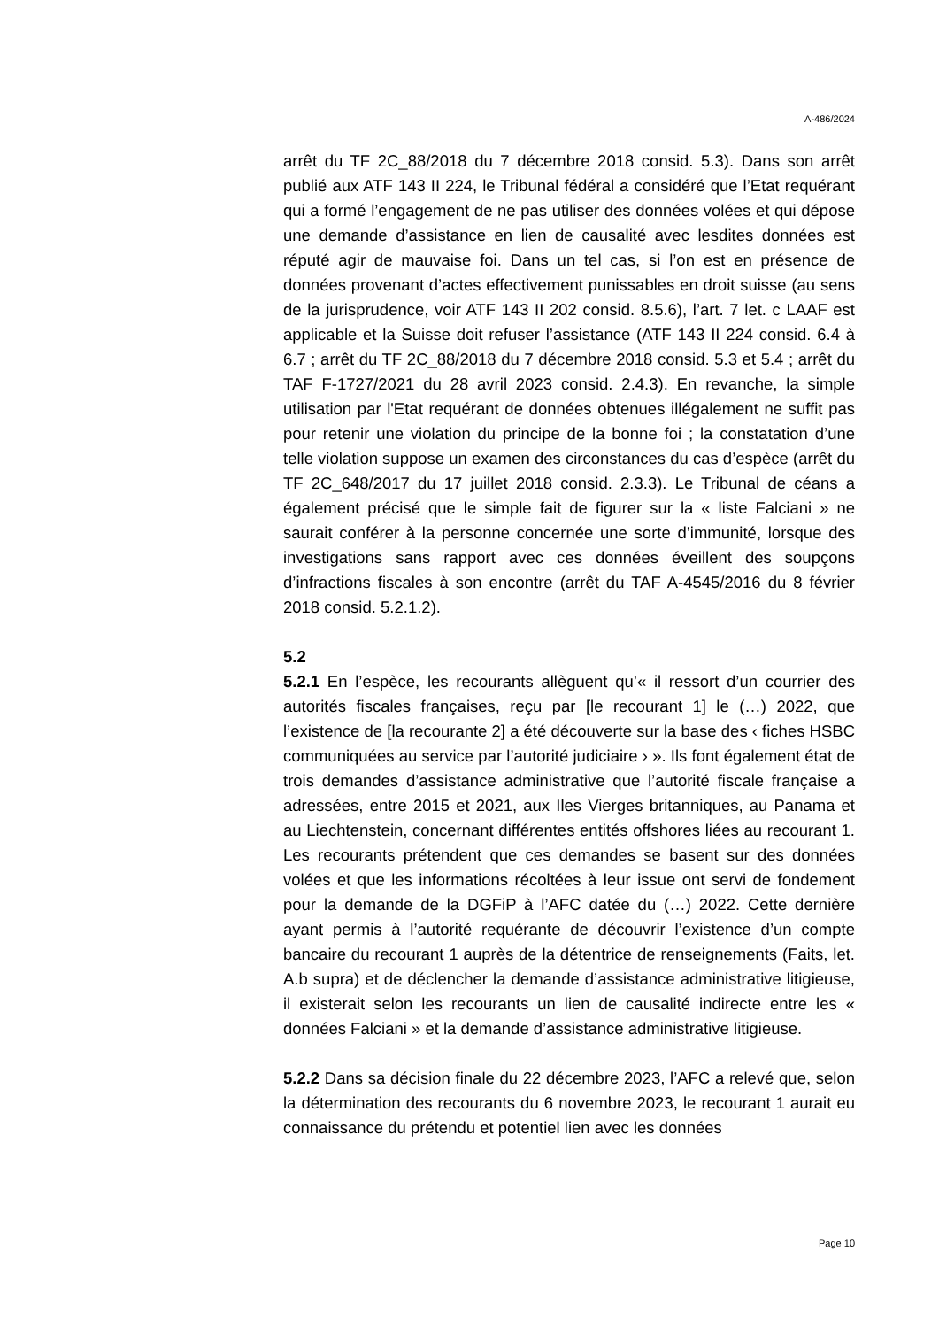A-486/2024
arrêt du TF 2C_88/2018 du 7 décembre 2018 consid. 5.3). Dans son arrêt publié aux ATF 143 II 224, le Tribunal fédéral a considéré que l’Etat requérant qui a formé l’engagement de ne pas utiliser des données volées et qui dépose une demande d’assistance en lien de causalité avec lesdites données est réputé agir de mauvaise foi. Dans un tel cas, si l’on est en présence de données provenant d’actes effectivement punissables en droit suisse (au sens de la jurisprudence, voir ATF 143 II 202 consid. 8.5.6), l’art. 7 let. c LAAF est applicable et la Suisse doit refuser l’assistance (ATF 143 II 224 consid. 6.4 à 6.7 ; arrêt du TF 2C_88/2018 du 7 décembre 2018 consid. 5.3 et 5.4 ; arrêt du TAF F-1727/2021 du 28 avril 2023 consid. 2.4.3). En revanche, la simple utilisation par l'Etat requérant de données obtenues illégalement ne suffit pas pour retenir une violation du principe de la bonne foi ; la constatation d’une telle violation suppose un examen des circonstances du cas d’espèce (arrêt du TF 2C_648/2017 du 17 juillet 2018 consid. 2.3.3). Le Tribunal de céans a également précisé que le simple fait de figurer sur la « liste Falciani » ne saurait conférer à la personne concernée une sorte d’immunité, lorsque des investigations sans rapport avec ces données éveillent des soupçons d’infractions fiscales à son encontre (arrêt du TAF A-4545/2016 du 8 février 2018 consid. 5.2.1.2).
5.2
5.2.1 En l’espèce, les recourants allèguent qu’« il ressort d’un courrier des autorités fiscales françaises, reçu par [le recourant 1] le (…) 2022, que l’existence de [la recourante 2] a été découverte sur la base des ‹ fiches HSBC communiquées au service par l’autorité judiciaire › ». Ils font également état de trois demandes d’assistance administrative que l’autorité fiscale française a adressées, entre 2015 et 2021, aux Iles Vierges britanniques, au Panama et au Liechtenstein, concernant différentes entités offshores liées au recourant 1. Les recourants prétendent que ces demandes se basent sur des données volées et que les informations récoltées à leur issue ont servi de fondement pour la demande de la DGFiP à l’AFC datée du (…) 2022. Cette dernière ayant permis à l’autorité requérante de découvrir l’existence d’un compte bancaire du recourant 1 auprès de la détentrice de renseignements (Faits, let. A.b supra) et de déclencher la demande d’assistance administrative litigieuse, il existerait selon les recourants un lien de causalité indirecte entre les « données Falciani » et la demande d’assistance administrative litigieuse.
5.2.2 Dans sa décision finale du 22 décembre 2023, l’AFC a relevé que, selon la détermination des recourants du 6 novembre 2023, le recourant 1 aurait eu connaissance du prétendu et potentiel lien avec les données
Page 10